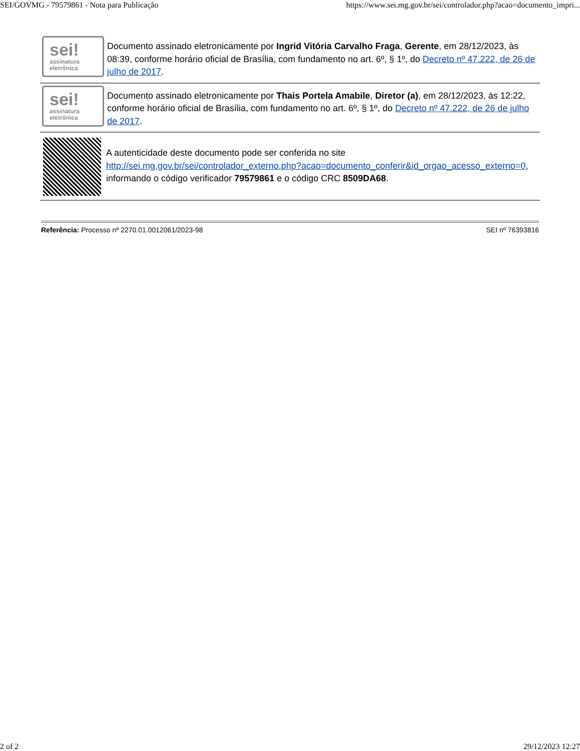SEI/GOVMG - 79579861 - Nota para Publicação https://www.sei.mg.gov.br/sei/controlador.php?acao=documento_impri...
sei!
assinatura
eletrônica
Documento assinado eletronicamente por Ingrid Vitória Carvalho Fraga, Gerente, em 28/12/2023, às 08:39, conforme horário oficial de Brasília, com fundamento no art. 6º, § 1º, do Decreto nº 47.222, de 26 de julho de 2017.
sei!
assinatura
eletrônica
Documento assinado eletronicamente por Thais Portela Amabile, Diretor (a), em 28/12/2023, às 12:22, conforme horário oficial de Brasília, com fundamento no art. 6º, § 1º, do Decreto nº 47.222, de 26 de julho de 2017.
A autenticidade deste documento pode ser conferida no site http://sei.mg.gov.br/sei/controlador_externo.php?acao=documento_conferir&id_orgao_acesso_externo=0, informando o código verificador 79579861 e o código CRC 8509DA68.
Referência: Processo nº 2270.01.0012061/2023-98 SEI nº 76393816
2 of 2 29/12/2023 12:27